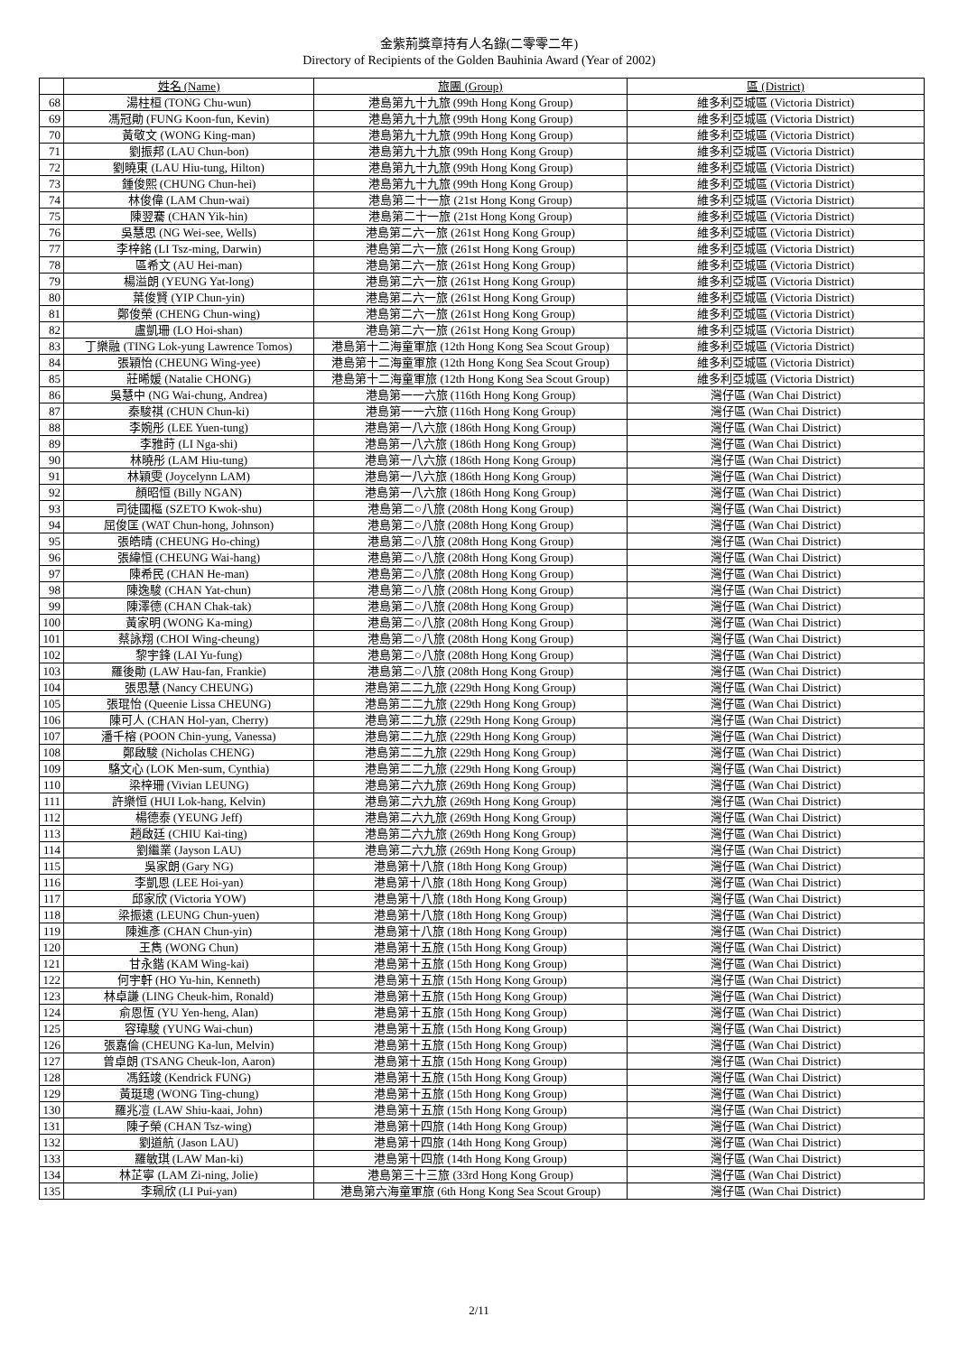金紫荊獎章持有人名錄(二零零二年)
Directory of Recipients of the Golden Bauhinia Award (Year of 2002)
| | 姓名 (Name) | 旅團 (Group) | 區 (District) |
| --- | --- | --- | --- |
| 68 | 湯柱桓 (TONG Chu-wun) | 港島第九十九旅 (99th Hong Kong Group) | 維多利亞城區 (Victoria District) |
| 69 | 馮冠勛 (FUNG Koon-fun, Kevin) | 港島第九十九旅 (99th Hong Kong Group) | 維多利亞城區 (Victoria District) |
| 70 | 黃敬文 (WONG King-man) | 港島第九十九旅 (99th Hong Kong Group) | 維多利亞城區 (Victoria District) |
| 71 | 劉振邦 (LAU Chun-bon) | 港島第九十九旅 (99th Hong Kong Group) | 維多利亞城區 (Victoria District) |
| 72 | 劉曉東 (LAU Hiu-tung, Hilton) | 港島第九十九旅 (99th Hong Kong Group) | 維多利亞城區 (Victoria District) |
| 73 | 鍾俊熙 (CHUNG Chun-hei) | 港島第九十九旅 (99th Hong Kong Group) | 維多利亞城區 (Victoria District) |
| 74 | 林俊偉 (LAM Chun-wai) | 港島第二十一旅 (21st Hong Kong Group) | 維多利亞城區 (Victoria District) |
| 75 | 陳翌騫 (CHAN Yik-hin) | 港島第二十一旅 (21st Hong Kong Group) | 維多利亞城區 (Victoria District) |
| 76 | 吳慧思 (NG Wei-see, Wells) | 港島第二六一旅 (261st Hong Kong Group) | 維多利亞城區 (Victoria District) |
| 77 | 李梓銘 (LI Tsz-ming, Darwin) | 港島第二六一旅 (261st Hong Kong Group) | 維多利亞城區 (Victoria District) |
| 78 | 區希文 (AU Hei-man) | 港島第二六一旅 (261st Hong Kong Group) | 維多利亞城區 (Victoria District) |
| 79 | 楊溢朗 (YEUNG Yat-long) | 港島第二六一旅 (261st Hong Kong Group) | 維多利亞城區 (Victoria District) |
| 80 | 葉俊賢 (YIP Chun-yin) | 港島第二六一旅 (261st Hong Kong Group) | 維多利亞城區 (Victoria District) |
| 81 | 鄭俊榮 (CHENG Chun-wing) | 港島第二六一旅 (261st Hong Kong Group) | 維多利亞城區 (Victoria District) |
| 82 | 盧凱珊 (LO Hoi-shan) | 港島第二六一旅 (261st Hong Kong Group) | 維多利亞城區 (Victoria District) |
| 83 | 丁樂融 (TING Lok-yung Lawrence Tomos) | 港島第十二海童軍旅 (12th Hong Kong Sea Scout Group) | 維多利亞城區 (Victoria District) |
| 84 | 張穎怡 (CHEUNG Wing-yee) | 港島第十二海童軍旅 (12th Hong Kong Sea Scout Group) | 維多利亞城區 (Victoria District) |
| 85 | 莊晞媛 (Natalie CHONG) | 港島第十二海童軍旅 (12th Hong Kong Sea Scout Group) | 維多利亞城區 (Victoria District) |
| 86 | 吳慧中 (NG Wai-chung, Andrea) | 港島第一一六旅 (116th Hong Kong Group) | 灣仔區 (Wan Chai District) |
| 87 | 秦駿祺 (CHUN Chun-ki) | 港島第一一六旅 (116th Hong Kong Group) | 灣仔區 (Wan Chai District) |
| 88 | 李婉彤 (LEE Yuen-tung) | 港島第一八六旅 (186th Hong Kong Group) | 灣仔區 (Wan Chai District) |
| 89 | 李雅莳 (LI Nga-shi) | 港島第一八六旅 (186th Hong Kong Group) | 灣仔區 (Wan Chai District) |
| 90 | 林曉彤 (LAM Hiu-tung) | 港島第一八六旅 (186th Hong Kong Group) | 灣仔區 (Wan Chai District) |
| 91 | 林穎雯 (Joycelynn LAM) | 港島第一八六旅 (186th Hong Kong Group) | 灣仔區 (Wan Chai District) |
| 92 | 顏昭恒 (Billy NGAN) | 港島第一八六旅 (186th Hong Kong Group) | 灣仔區 (Wan Chai District) |
| 93 | 司徒國樞 (SZETO Kwok-shu) | 港島第二○八旅 (208th Hong Kong Group) | 灣仔區 (Wan Chai District) |
| 94 | 屈俊匡 (WAT Chun-hong, Johnson) | 港島第二○八旅 (208th Hong Kong Group) | 灣仔區 (Wan Chai District) |
| 95 | 張皓晴 (CHEUNG Ho-ching) | 港島第二○八旅 (208th Hong Kong Group) | 灣仔區 (Wan Chai District) |
| 96 | 張緯恒 (CHEUNG Wai-hang) | 港島第二○八旅 (208th Hong Kong Group) | 灣仔區 (Wan Chai District) |
| 97 | 陳希民 (CHAN He-man) | 港島第二○八旅 (208th Hong Kong Group) | 灣仔區 (Wan Chai District) |
| 98 | 陳逸駿 (CHAN Yat-chun) | 港島第二○八旅 (208th Hong Kong Group) | 灣仔區 (Wan Chai District) |
| 99 | 陳澤德 (CHAN Chak-tak) | 港島第二○八旅 (208th Hong Kong Group) | 灣仔區 (Wan Chai District) |
| 100 | 黃家明 (WONG Ka-ming) | 港島第二○八旅 (208th Hong Kong Group) | 灣仔區 (Wan Chai District) |
| 101 | 蔡詠翔 (CHOI Wing-cheung) | 港島第二○八旅 (208th Hong Kong Group) | 灣仔區 (Wan Chai District) |
| 102 | 黎宇鋒 (LAI Yu-fung) | 港島第二○八旅 (208th Hong Kong Group) | 灣仔區 (Wan Chai District) |
| 103 | 羅後勛 (LAW Hau-fan, Frankie) | 港島第二○八旅 (208th Hong Kong Group) | 灣仔區 (Wan Chai District) |
| 104 | 張思慧 (Nancy CHEUNG) | 港島第二二九旅 (229th Hong Kong Group) | 灣仔區 (Wan Chai District) |
| 105 | 張琨怡 (Queenie Lissa CHEUNG) | 港島第二二九旅 (229th Hong Kong Group) | 灣仔區 (Wan Chai District) |
| 106 | 陳可人 (CHAN Hol-yan, Cherry) | 港島第二二九旅 (229th Hong Kong Group) | 灣仔區 (Wan Chai District) |
| 107 | 潘千榕 (POON Chin-yung, Vanessa) | 港島第二二九旅 (229th Hong Kong Group) | 灣仔區 (Wan Chai District) |
| 108 | 鄭啟駿 (Nicholas CHENG) | 港島第二二九旅 (229th Hong Kong Group) | 灣仔區 (Wan Chai District) |
| 109 | 駱文心 (LOK Men-sum, Cynthia) | 港島第二二九旅 (229th Hong Kong Group) | 灣仔區 (Wan Chai District) |
| 110 | 梁梓珊 (Vivian LEUNG) | 港島第二六九旅 (269th Hong Kong Group) | 灣仔區 (Wan Chai District) |
| 111 | 許樂恒 (HUI Lok-hang, Kelvin) | 港島第二六九旅 (269th Hong Kong Group) | 灣仔區 (Wan Chai District) |
| 112 | 楊德泰 (YEUNG Jeff) | 港島第二六九旅 (269th Hong Kong Group) | 灣仔區 (Wan Chai District) |
| 113 | 趙啟廷 (CHIU Kai-ting) | 港島第二六九旅 (269th Hong Kong Group) | 灣仔區 (Wan Chai District) |
| 114 | 劉繼業 (Jayson LAU) | 港島第二六九旅 (269th Hong Kong Group) | 灣仔區 (Wan Chai District) |
| 115 | 吳家朗 (Gary NG) | 港島第十八旅 (18th Hong Kong Group) | 灣仔區 (Wan Chai District) |
| 116 | 李凱恩 (LEE Hoi-yan) | 港島第十八旅 (18th Hong Kong Group) | 灣仔區 (Wan Chai District) |
| 117 | 邱家欣 (Victoria YOW) | 港島第十八旅 (18th Hong Kong Group) | 灣仔區 (Wan Chai District) |
| 118 | 梁振遠 (LEUNG Chun-yuen) | 港島第十八旅 (18th Hong Kong Group) | 灣仔區 (Wan Chai District) |
| 119 | 陳進彥 (CHAN Chun-yin) | 港島第十八旅 (18th Hong Kong Group) | 灣仔區 (Wan Chai District) |
| 120 | 王雋 (WONG Chun) | 港島第十五旅 (15th Hong Kong Group) | 灣仔區 (Wan Chai District) |
| 121 | 甘永鍇 (KAM Wing-kai) | 港島第十五旅 (15th Hong Kong Group) | 灣仔區 (Wan Chai District) |
| 122 | 何宇軒 (HO Yu-hin, Kenneth) | 港島第十五旅 (15th Hong Kong Group) | 灣仔區 (Wan Chai District) |
| 123 | 林卓謙 (LING Cheuk-him, Ronald) | 港島第十五旅 (15th Hong Kong Group) | 灣仔區 (Wan Chai District) |
| 124 | 俞恩恆 (YU Yen-heng, Alan) | 港島第十五旅 (15th Hong Kong Group) | 灣仔區 (Wan Chai District) |
| 125 | 容瑋駿 (YUNG Wai-chun) | 港島第十五旅 (15th Hong Kong Group) | 灣仔區 (Wan Chai District) |
| 126 | 張嘉倫 (CHEUNG Ka-lun, Melvin) | 港島第十五旅 (15th Hong Kong Group) | 灣仔區 (Wan Chai District) |
| 127 | 曾卓朗 (TSANG Cheuk-lon, Aaron) | 港島第十五旅 (15th Hong Kong Group) | 灣仔區 (Wan Chai District) |
| 128 | 馮鈺竣 (Kendrick FUNG) | 港島第十五旅 (15th Hong Kong Group) | 灣仔區 (Wan Chai District) |
| 129 | 黃珽璁 (WONG Ting-chung) | 港島第十五旅 (15th Hong Kong Group) | 灣仔區 (Wan Chai District) |
| 130 | 羅兆凒 (LAW Shiu-kaai, John) | 港島第十五旅 (15th Hong Kong Group) | 灣仔區 (Wan Chai District) |
| 131 | 陳子榮 (CHAN Tsz-wing) | 港島第十四旅 (14th Hong Kong Group) | 灣仔區 (Wan Chai District) |
| 132 | 劉道航 (Jason LAU) | 港島第十四旅 (14th Hong Kong Group) | 灣仔區 (Wan Chai District) |
| 133 | 羅敏琪 (LAW Man-ki) | 港島第十四旅 (14th Hong Kong Group) | 灣仔區 (Wan Chai District) |
| 134 | 林芷寧 (LAM Zi-ning, Jolie) | 港島第三十三旅 (33rd Hong Kong Group) | 灣仔區 (Wan Chai District) |
| 135 | 李珮欣 (LI Pui-yan) | 港島第六海童軍旅 (6th Hong Kong Sea Scout Group) | 灣仔區 (Wan Chai District) |
2/11